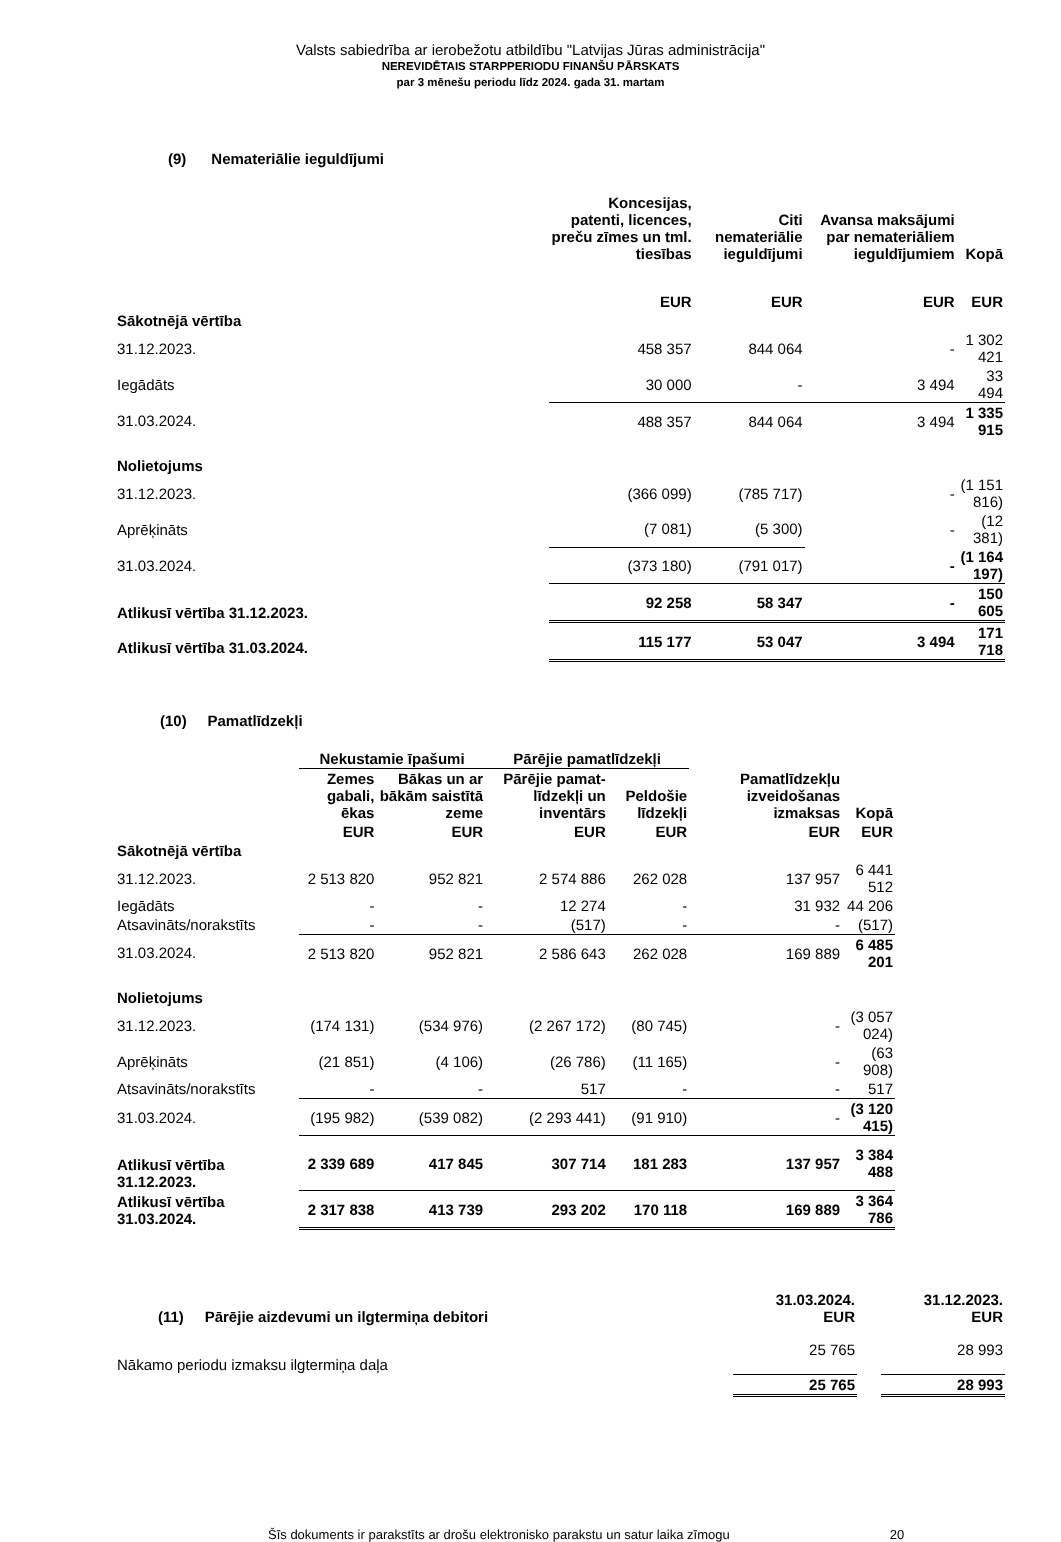Valsts sabiedrība ar ierobežotu atbildību "Latvijas Jūras administrācija"
NEREVIDĒTAIS STARPPERIODU FINANŠU PĀRSKATS
par 3 mēnešu periodu līdz 2024. gada 31. martam
(9) Nemateriālie ieguldījumi
| | Koncesijas, patenti, licences, preču zīmes un tml. tiesības | Citi nemateriālie ieguldījumi | Avansa maksājumi par nemateriāliem ieguldījumiem | Kopā |
| --- | --- | --- | --- | --- |
| | EUR | EUR | EUR | EUR |
| Sākotnējā vērtība | | | | |
| 31.12.2023. | 458 357 | 844 064 | - | 1 302 421 |
| Iegādāts | 30 000 | - | 3 494 | 33 494 |
| 31.03.2024. | 488 357 | 844 064 | 3 494 | 1 335 915 |
| Nolietojums | | | | |
| 31.12.2023. | (366 099) | (785 717) | - | (1 151 816) |
| Aprēķināts | (7 081) | (5 300) | - | (12 381) |
| 31.03.2024. | (373 180) | (791 017) | - | (1 164 197) |
| Atlikusī vērtība 31.12.2023. | 92 258 | 58 347 | - | 150 605 |
| Atlikusī vērtība 31.03.2024. | 115 177 | 53 047 | 3 494 | 171 718 |
(10) Pamatlīdzekļi
| | Nekustamie īpašumi | | Pārējie pamatlīdzekļi | | | |
| --- | --- | --- | --- | --- | --- | --- |
| | Zemes gabali, ēkas | Bākas un ar bākām saistītā zeme | Pārējie pamat-līdzekļi un inventārs | Peldošie līdzekļi | Pamatlīdzekļu izveidošanas izmaksas | Kopā |
| | EUR | EUR | EUR | EUR | EUR | EUR |
| Sākotnējā vērtība | | | | | | |
| 31.12.2023. | 2 513 820 | 952 821 | 2 574 886 | 262 028 | 137 957 | 6 441 512 |
| Iegādāts | - | - | 12 274 | - | 31 932 | 44 206 |
| Atsavināts/norakstīts | - | - | (517) | - | - | (517) |
| 31.03.2024. | 2 513 820 | 952 821 | 2 586 643 | 262 028 | 169 889 | 6 485 201 |
| Nolietojums | | | | | | |
| 31.12.2023. | (174 131) | (534 976) | (2 267 172) | (80 745) | - | (3 057 024) |
| Aprēķināts | (21 851) | (4 106) | (26 786) | (11 165) | - | (63 908) |
| Atsavināts/norakstīts | - | - | 517 | - | - | 517 |
| 31.03.2024. | (195 982) | (539 082) | (2 293 441) | (91 910) | - | (3 120 415) |
| Atlikusī vērtība 31.12.2023. | 2 339 689 | 417 845 | 307 714 | 181 283 | 137 957 | 3 384 488 |
| Atlikusī vērtība 31.03.2024. | 2 317 838 | 413 739 | 293 202 | 170 118 | 169 889 | 3 364 786 |
| (11) Pārējie aizdevumi un ilgtermiņa debitori | 31.03.2024. EUR | | 31.12.2023. EUR |
| --- | --- | --- | --- |
| Nākamo periodu izmaksu ilgtermiņa daļa | 25 765 | | 28 993 |
| | 25 765 | | 28 993 |
Šīs dokuments ir parakstīts ar drošu elektronisko parakstu un satur laika zīmogu 20